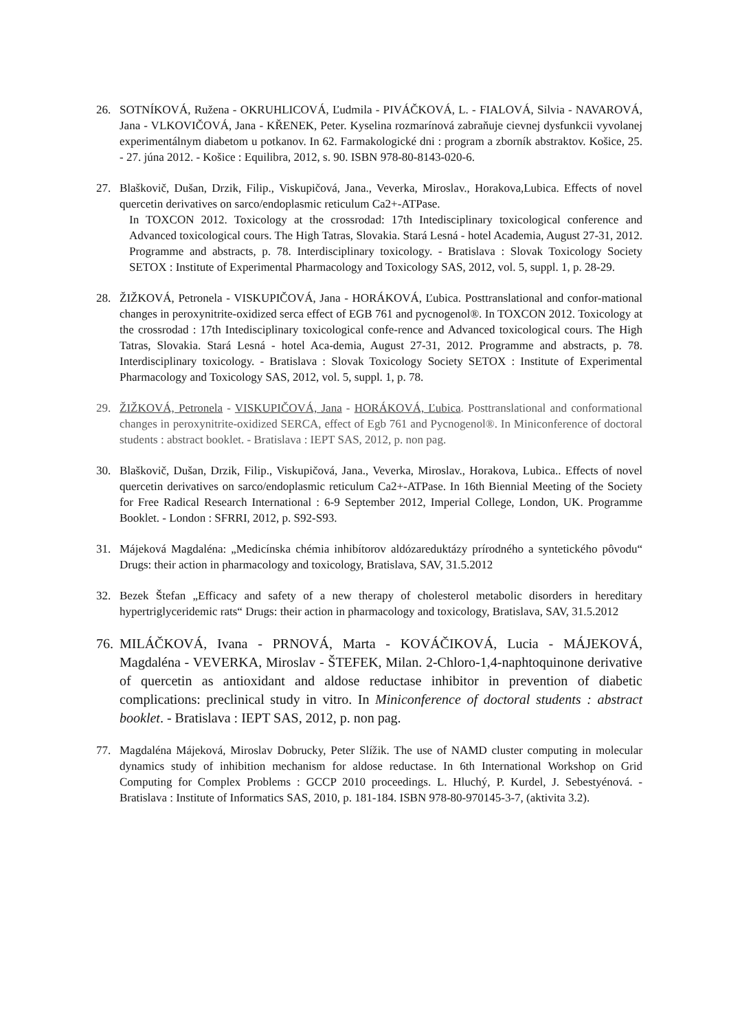26. SOTNÍKOVÁ, Ružena - OKRUHLICOVÁ, Ľudmila - PIVÁČKOVÁ, L. - FIALOVÁ, Silvia - NAVAROVÁ, Jana - VLKOVIČOVÁ, Jana - KŘENEK, Peter. Kyselina rozmarínová zabraňuje cievnej dysfunkcii vyvolanej experimentálnym diabetom u potkanov. In 62. Farmakologické dni : program a zborník abstraktov. Košice, 25. - 27. júna 2012. - Košice : Equilibra, 2012, s. 90. ISBN 978-80-8143-020-6.
27. Blaškovič, Dušan, Drzik, Filip., Viskupičová, Jana., Veverka, Miroslav., Horakova,Lubica. Effects of novel quercetin derivatives on sarco/endoplasmic reticulum Ca2+-ATPase.
In TOXCON 2012. Toxicology at the crossrodad: 17th Intedisciplinary toxicological conference and Advanced toxicological cours. The High Tatras, Slovakia. Stará Lesná - hotel Academia, August 27-31, 2012. Programme and abstracts, p. 78. Interdisciplinary toxicology. - Bratislava : Slovak Toxicology Society SETOX : Institute of Experimental Pharmacology and Toxicology SAS, 2012, vol. 5, suppl. 1, p. 28-29.
28. ŽIŽKOVÁ, Petronela - VISKUPIČOVÁ, Jana - HORÁKOVÁ, Ľubica. Posttranslational and confor-mational changes in peroxynitrite-oxidized serca effect of EGB 761 and pycnogenol®. In TOXCON 2012. Toxicology at the crossrodad : 17th Intedisciplinary toxicological confe-rence and Advanced toxicological cours. The High Tatras, Slovakia. Stará Lesná - hotel Aca-demia, August 27-31, 2012. Programme and abstracts, p. 78. Interdisciplinary toxicology. - Bratislava : Slovak Toxicology Society SETOX : Institute of Experimental Pharmacology and Toxicology SAS, 2012, vol. 5, suppl. 1, p. 78.
29. ŽIŽKOVÁ, Petronela - VISKUPIČOVÁ, Jana - HORÁKOVÁ, Ľubica. Posttranslational and conformational changes in peroxynitrite-oxidized SERCA, effect of Egb 761 and Pycnogenol®. In Miniconference of doctoral students : abstract booklet. - Bratislava : IEPT SAS, 2012, p. non pag.
30. Blaškovič, Dušan, Drzik, Filip., Viskupičová, Jana., Veverka, Miroslav., Horakova, Lubica.. Effects of novel quercetin derivatives on sarco/endoplasmic reticulum Ca2+-ATPase. In 16th Biennial Meeting of the Society for Free Radical Research International : 6-9 September 2012, Imperial College, London, UK. Programme Booklet. - London : SFRRI, 2012, p. S92-S93.
31. Májeková Magdaléna: „Medicínska chémia inhibítorov aldózareduktázy prírodného a syntetického pôvodu“ Drugs: their action in pharmacology and toxicology, Bratislava, SAV, 31.5.2012
32. Bezek Štefan „Efficacy and safety of a new therapy of cholesterol metabolic disorders in hereditary hypertriglyceridemic rats“ Drugs: their action in pharmacology and toxicology, Bratislava, SAV, 31.5.2012
76.
MILÁČKOVÁ, Ivana - PRNOVÁ, Marta - KOVÁČIKOVÁ, Lucia - MÁJEKOVÁ, Magdaléna - VEVERKA, Miroslav - ŠTEFEK, Milan. 2-Chloro-1,4-naphtoquinone derivative of quercetin as antioxidant and aldose reductase inhibitor in prevention of diabetic complications: preclinical study in vitro. In Miniconference of doctoral students : abstract booklet. - Bratislava : IEPT SAS, 2012, p. non pag.
77. Magdaléna Májeková, Miroslav Dobrucky, Peter Slížik. The use of NAMD cluster computing in molecular dynamics study of inhibition mechanism for aldose reductase. In 6th International Workshop on Grid Computing for Complex Problems : GCCP 2010 proceedings. L. Hluchý, P. Kurdel, J. Sebestyénová. - Bratislava : Institute of Informatics SAS, 2010, p. 181-184. ISBN 978-80-970145-3-7, (aktivita 3.2).